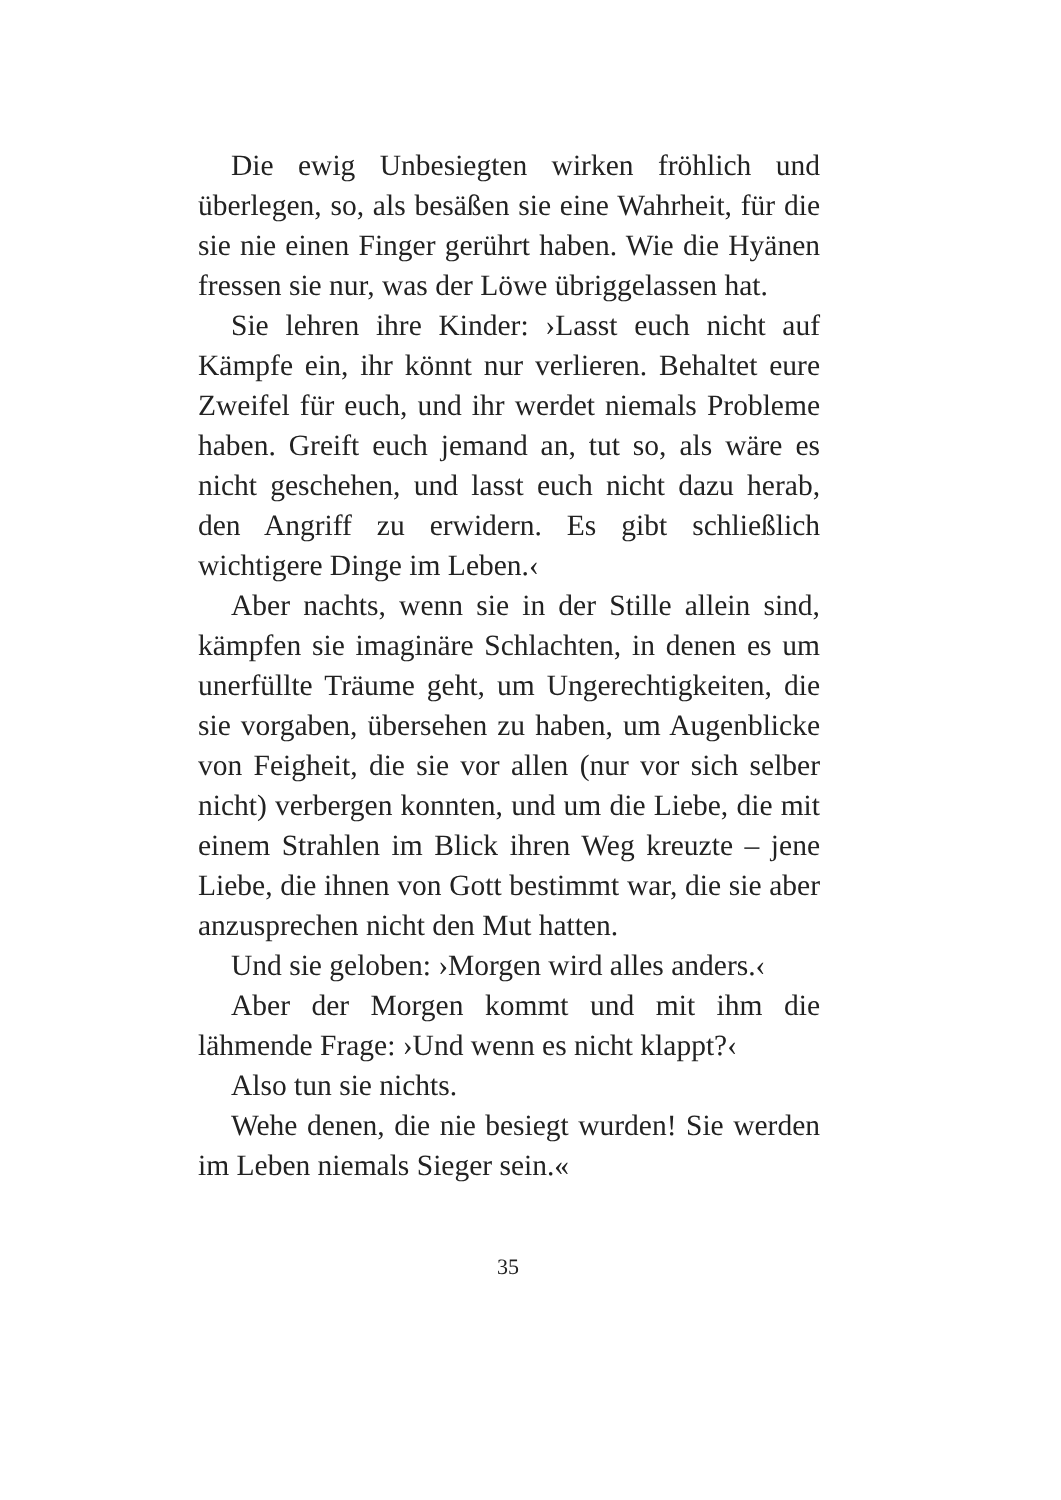Die ewig Unbesiegten wirken fröhlich und überlegen, so, als besäßen sie eine Wahrheit, für die sie nie einen Finger gerührt haben. Wie die Hyänen fressen sie nur, was der Löwe übriggelassen hat.
Sie lehren ihre Kinder: ›Lasst euch nicht auf Kämpfe ein, ihr könnt nur verlieren. Behaltet eure Zweifel für euch, und ihr werdet niemals Probleme haben. Greift euch jemand an, tut so, als wäre es nicht geschehen, und lasst euch nicht dazu herab, den Angriff zu erwidern. Es gibt schließlich wichtigere Dinge im Leben.‹
Aber nachts, wenn sie in der Stille allein sind, kämpfen sie imaginäre Schlachten, in denen es um unerfüllte Träume geht, um Ungerechtigkeiten, die sie vorgaben, übersehen zu haben, um Augenblicke von Feigheit, die sie vor allen (nur vor sich selber nicht) verbergen konnten, und um die Liebe, die mit einem Strahlen im Blick ihren Weg kreuzte – jene Liebe, die ihnen von Gott bestimmt war, die sie aber anzusprechen nicht den Mut hatten.
Und sie geloben: ›Morgen wird alles anders.‹
Aber der Morgen kommt und mit ihm die lähmende Frage: ›Und wenn es nicht klappt?‹
Also tun sie nichts.
Wehe denen, die nie besiegt wurden! Sie werden im Leben niemals Sieger sein.«
35